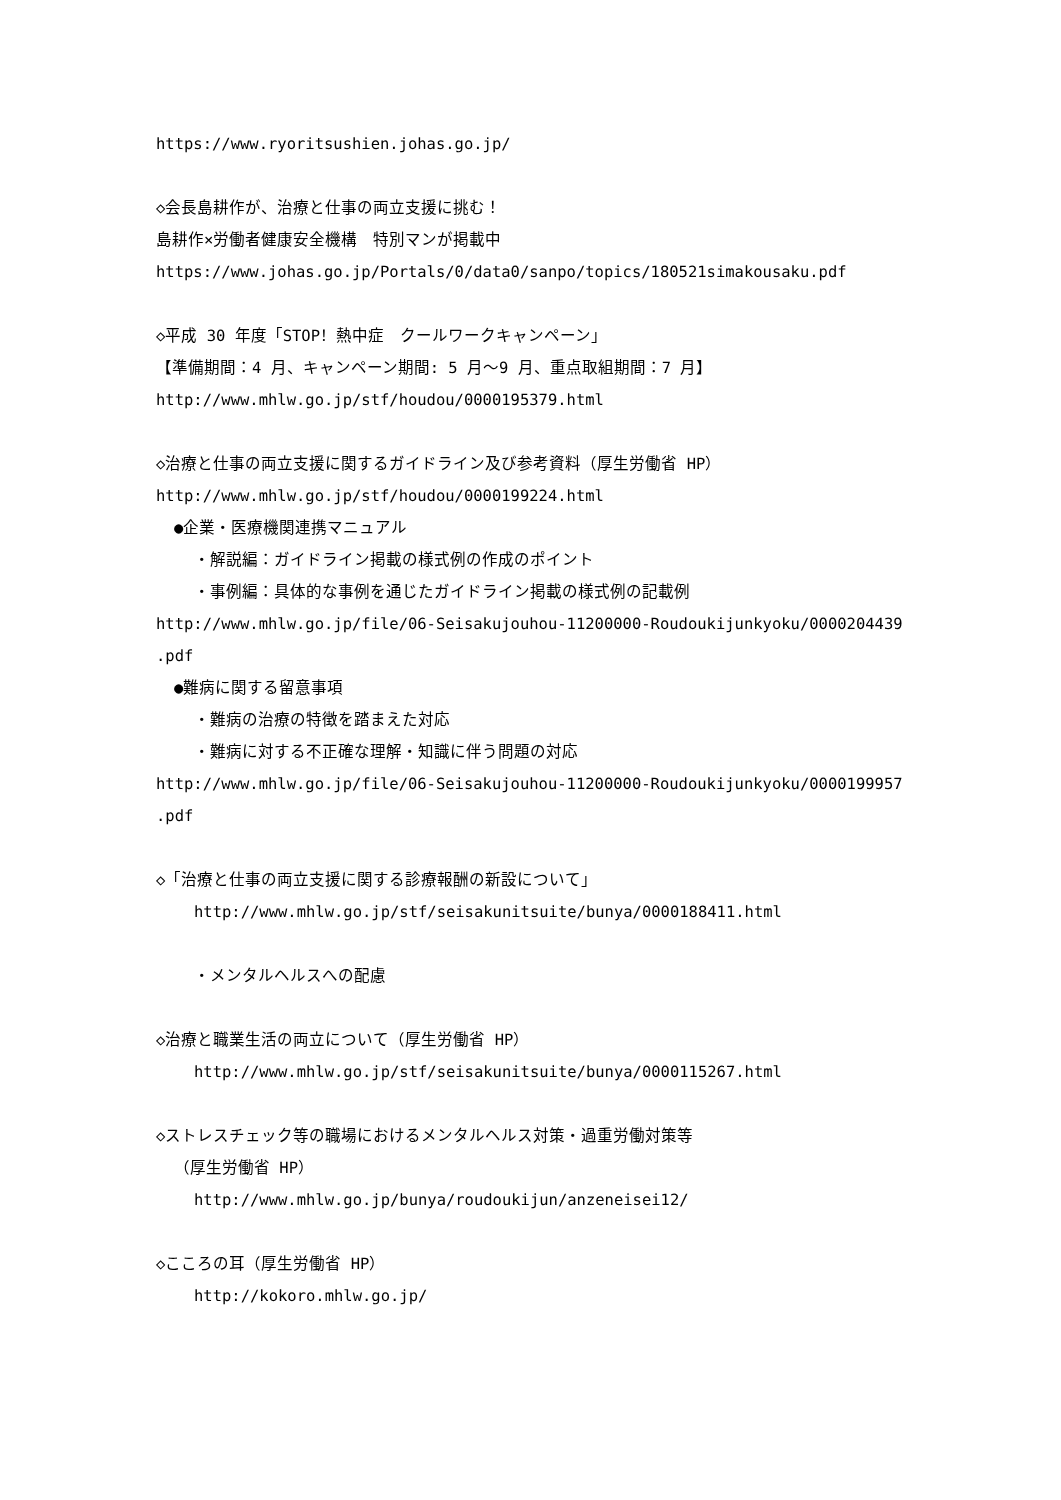https://www.ryoritsushien.johas.go.jp/
◇会長島耕作が、治療と仕事の両立支援に挑む！
島耕作×労働者健康安全機構　特別マンが掲載中
https://www.johas.go.jp/Portals/0/data0/sanpo/topics/180521simakousaku.pdf
◇平成 30 年度「STOP！熱中症　クールワークキャンペーン」
【準備期間：4 月、キャンペーン期間: 5 月～9 月、重点取組期間：7 月】
http://www.mhlw.go.jp/stf/houdou/0000195379.html
◇治療と仕事の両立支援に関するガイドライン及び参考資料（厚生労働省 HP）
http://www.mhlw.go.jp/stf/houdou/0000199224.html
●企業・医療機関連携マニュアル
・解説編：ガイドライン掲載の様式例の作成のポイント
・事例編：具体的な事例を通じたガイドライン掲載の様式例の記載例
http://www.mhlw.go.jp/file/06-Seisakujouhou-11200000-Roudoukijunkyoku/0000204439
.pdf
●難病に関する留意事項
・難病の治療の特徴を踏まえた対応
・難病に対する不正確な理解・知識に伴う問題の対応
http://www.mhlw.go.jp/file/06-Seisakujouhou-11200000-Roudoukijunkyoku/0000199957
.pdf
◇「治療と仕事の両立支援に関する診療報酬の新設について」
http://www.mhlw.go.jp/stf/seisakunitsuite/bunya/0000188411.html
・メンタルヘルスへの配慮
◇治療と職業生活の両立について（厚生労働省 HP）
http://www.mhlw.go.jp/stf/seisakunitsuite/bunya/0000115267.html
◇ストレスチェック等の職場におけるメンタルヘルス対策・過重労働対策等
（厚生労働省 HP）
http://www.mhlw.go.jp/bunya/roudoukijun/anzeneisei12/
◇こころの耳（厚生労働省 HP）
http://kokoro.mhlw.go.jp/